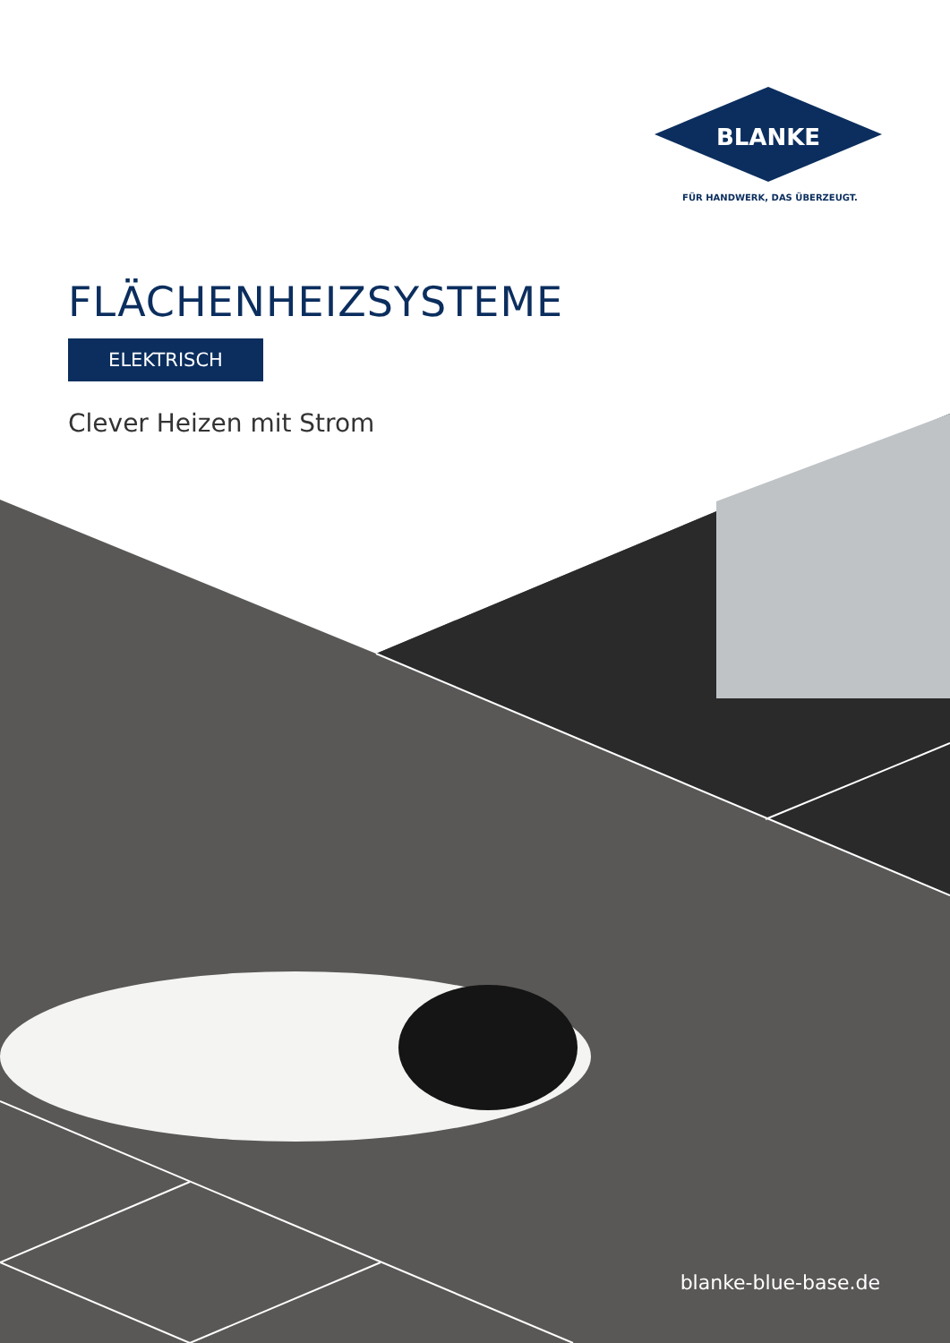BLANKE
FÜR HANDWERK, DAS ÜBERZEUGT.
FLÄCHENHEIZSYSTEME
ELEKTRISCH
Clever Heizen mit Strom
blanke-blue-base.de